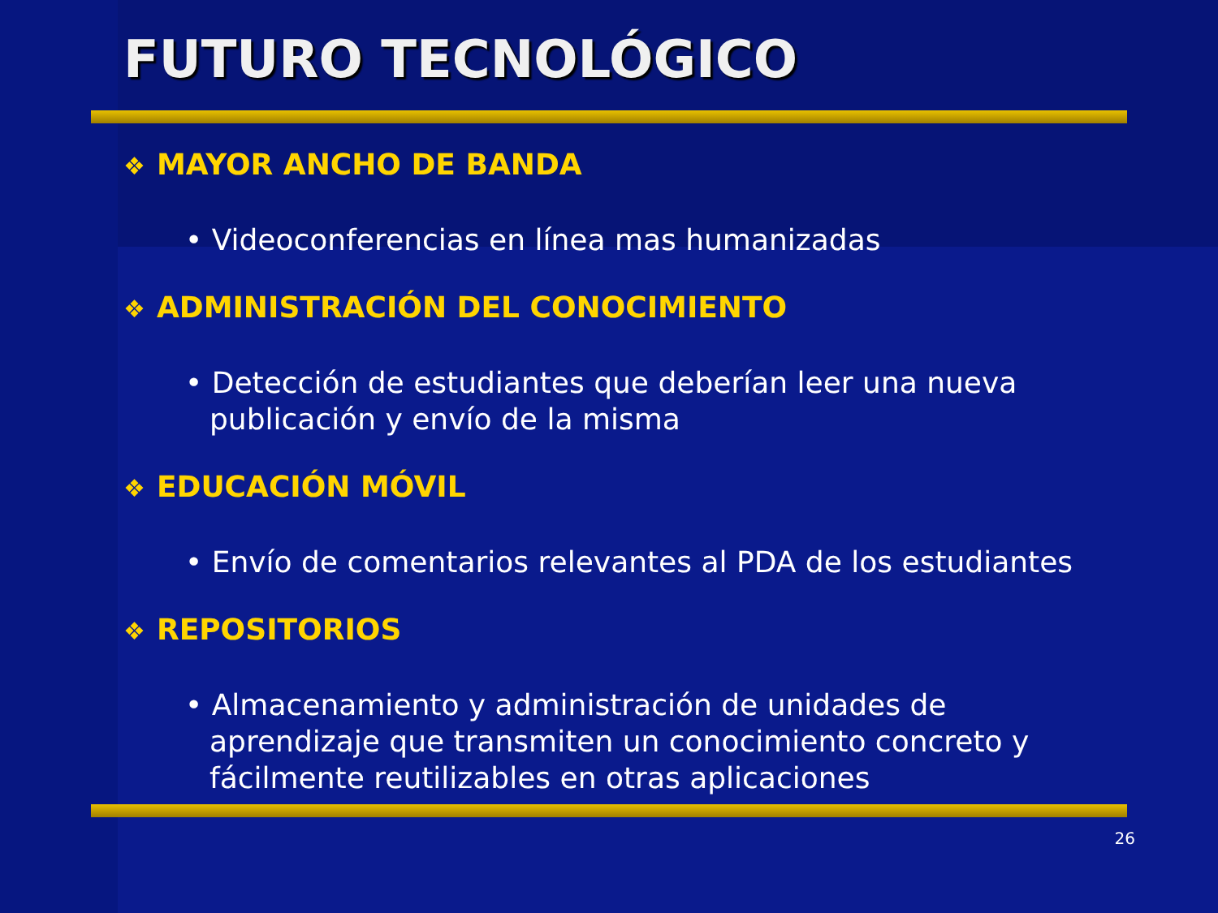FUTURO TECNOLÓGICO
❖ MAYOR ANCHO DE BANDA
• Videoconferencias en línea mas humanizadas
❖ ADMINISTRACIÓN DEL CONOCIMIENTO
• Detección de estudiantes que deberían leer una nueva publicación y envío de la misma
❖ EDUCACIÓN MÓVIL
• Envío de comentarios relevantes al PDA de los estudiantes
❖ REPOSITORIOS
• Almacenamiento y administración de unidades de aprendizaje que transmiten un conocimiento concreto y fácilmente reutilizables en otras aplicaciones
26